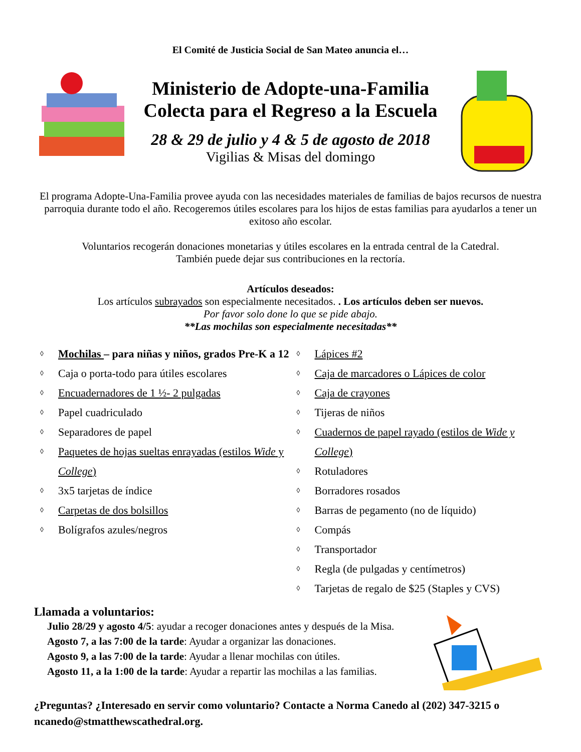El Comité de Justicia Social de San Mateo anuncia el…
Ministerio de Adopte-una-Familia
Colecta para el Regreso a la Escuela
28 & 29 de julio y 4 & 5 de agosto de 2018
Vigilias & Misas del domingo
El programa Adopte-Una-Familia provee ayuda con las necesidades materiales de familias de bajos recursos de nuestra parroquia durante todo el año. Recogeremos útiles escolares para los hijos de estas familias para ayudarlos a tener un exitoso año escolar.
Voluntarios recogerán donaciones monetarias y útiles escolares en la entrada central de la Catedral.
También puede dejar sus contribuciones en la rectoría.
Artículos deseados:
Los artículos subrayados son especialmente necesitados. . Los artículos deben ser nuevos.
Por favor solo done lo que se pide abajo.
**Las mochilas son especialmente necesitadas**
◊ Mochilas – para niñas y niños, grados Pre-K a 12
◊ Caja o porta-todo para útiles escolares
◊ Encuadernadores de 1 ½- 2 pulgadas
◊ Papel cuadriculado
◊ Separadores de papel
◊ Paquetes de hojas sueltas enrayadas (estilos Wide y College)
◊ 3x5 tarjetas de índice
◊ Carpetas de dos bolsillos
◊ Bolígrafos azules/negros
◊ Lápices #2
◊ Caja de marcadores o Lápices de color
◊ Caja de crayones
◊ Tijeras de niños
◊ Cuadernos de papel rayado (estilos de Wide y College)
◊ Rotuladores
◊ Borradores rosados
◊ Barras de pegamento (no de líquido)
◊ Compás
◊ Transportador
◊ Regla (de pulgadas y centímetros)
◊ Tarjetas de regalo de $25 (Staples y CVS)
Llamada a voluntarios:
Julio 28/29 y agosto 4/5: ayudar a recoger donaciones antes y después de la Misa.
Agosto 7, a las 7:00 de la tarde: Ayudar a organizar las donaciones.
Agosto 9, a las 7:00 de la tarde: Ayudar a llenar mochilas con útiles.
Agosto 11, a la 1:00 de la tarde: Ayudar a repartir las mochilas a las familias.
¿Preguntas? ¿Interesado en servir como voluntario? Contacte a Norma Canedo al (202) 347-3215 o ncanedo@stmatthewscathedral.org.